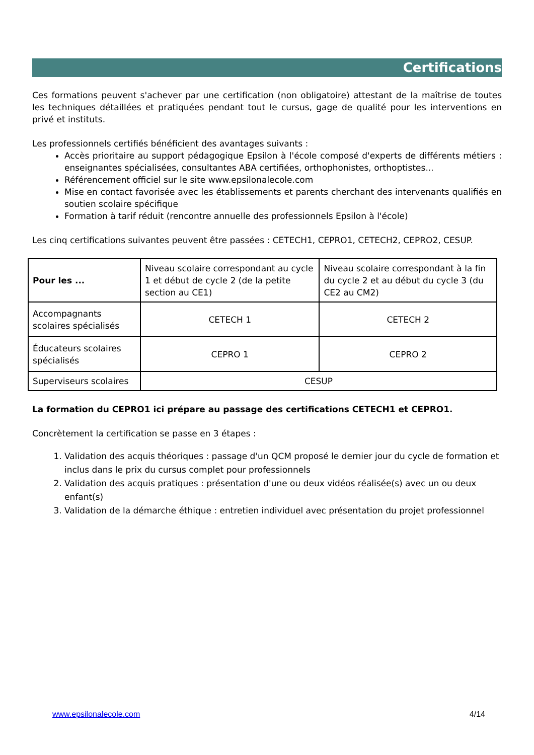Certifications
Ces formations peuvent s'achever par une certification (non obligatoire) attestant de la maîtrise de toutes les techniques détaillées et pratiquées pendant tout le cursus, gage de qualité pour les interventions en privé et instituts.
Les professionnels certifiés bénéficient des avantages suivants :
Accès prioritaire au support pédagogique Epsilon à l'école composé d'experts de différents métiers : enseignantes spécialisées, consultantes ABA certifiées, orthophonistes, orthoptistes...
Référencement officiel sur le site www.epsilonalecole.com
Mise en contact favorisée avec les établissements et parents cherchant des intervenants qualifiés en soutien scolaire spécifique
Formation à tarif réduit (rencontre annuelle des professionnels Epsilon à l'école)
Les cinq certifications suivantes peuvent être passées : CETECH1, CEPRO1, CETECH2, CEPRO2, CESUP.
| Pour les ... | Niveau scolaire correspondant au cycle 1 et début de cycle 2 (de la petite section au CE1) | Niveau scolaire correspondant à la fin du cycle 2 et au début du cycle 3 (du CE2 au CM2) |
| --- | --- | --- |
| Accompagnants scolaires spécialisés | CETECH 1 | CETECH 2 |
| Éducateurs scolaires spécialisés | CEPRO 1 | CEPRO 2 |
| Superviseurs scolaires | CESUP | |
La formation du CEPRO1 ici prépare au passage des certifications CETECH1 et CEPRO1.
Concrètement la certification se passe en 3 étapes :
1. Validation des acquis théoriques : passage d'un QCM proposé le dernier jour du cycle de formation et inclus dans le prix du cursus complet pour professionnels
2. Validation des acquis pratiques : présentation d'une ou deux vidéos réalisée(s) avec un ou deux enfant(s)
3. Validation de la démarche éthique : entretien individuel avec présentation du projet professionnel
www.epsilonalecole.com 4/14